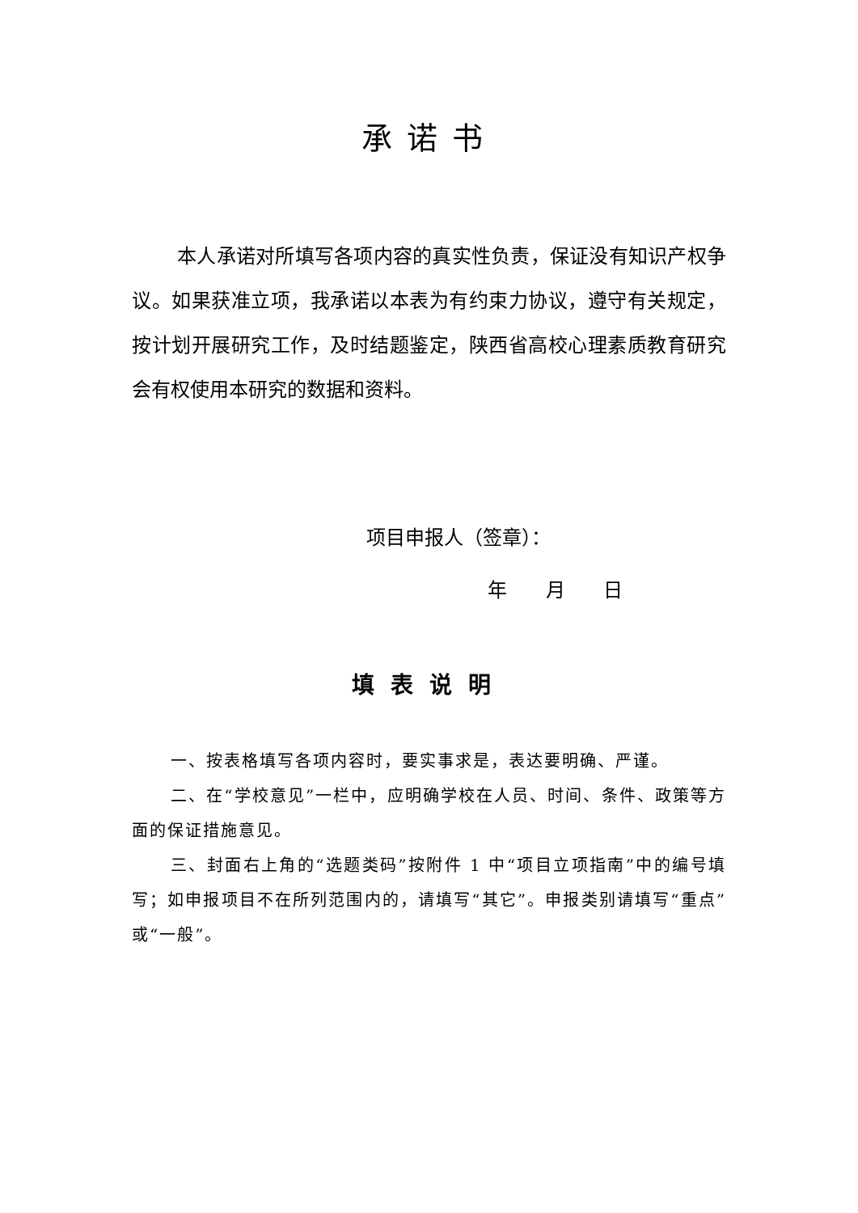承诺书
本人承诺对所填写各项内容的真实性负责，保证没有知识产权争议。如果获准立项，我承诺以本表为有约束力协议，遵守有关规定，按计划开展研究工作，及时结题鉴定，陕西省高校心理素质教育研究会有权使用本研究的数据和资料。
项目申报人（签章）：
年 月 日
填表说明
一、按表格填写各项内容时，要实事求是，表达要明确、严谨。
二、在“学校意见”一栏中，应明确学校在人员、时间、条件、政策等方面的保证措施意见。
三、封面右上角的“选题类码”按附件 1 中“项目立项指南”中的编号填写；如申报项目不在所列范围内的，请填写“其它”。申报类别请填写“重点”或“一般”。